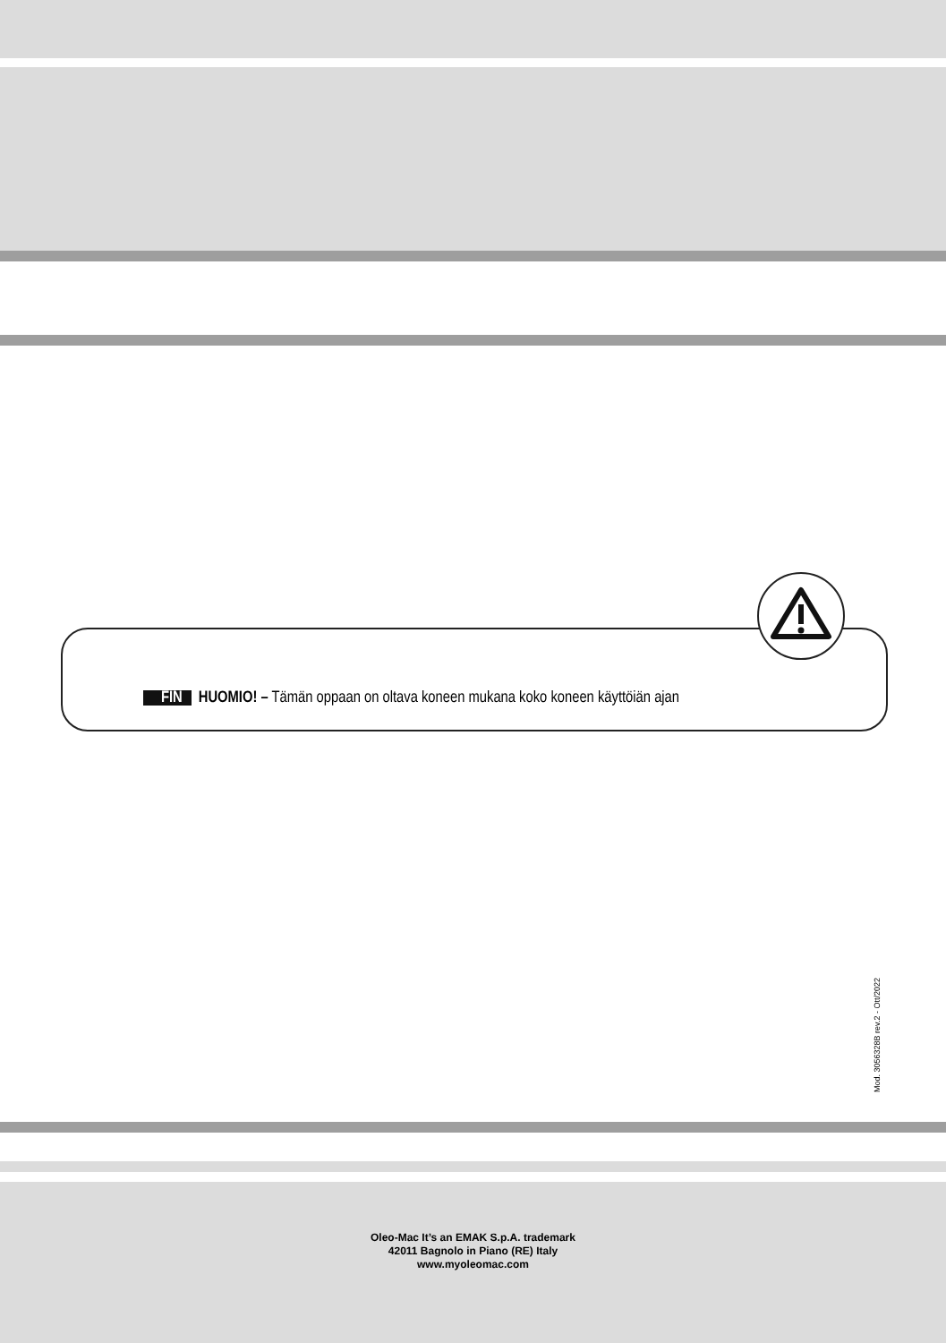FIN HUOMIO! – Tämän oppaan on oltava koneen mukana koko koneen käyttöiän ajan
Mod. 3056328B rev.2 - Ott/2022
Oleo-Mac It’s an EMAK S.p.A. trademark
42011 Bagnolo in Piano (RE) Italy
www.myoleomac.com